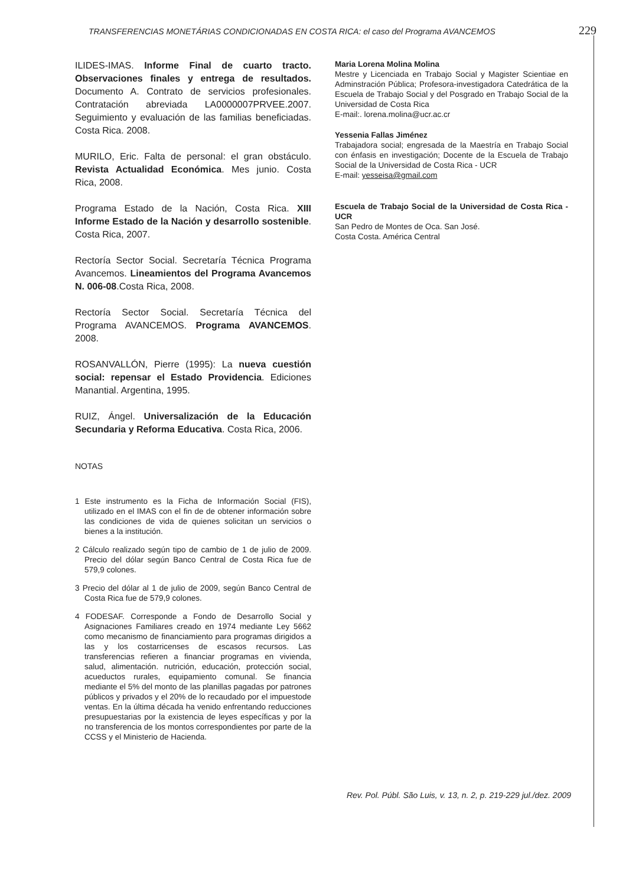TRANSFERENCIAS MONETÁRIAS CONDICIONADAS EN COSTA RICA: el caso del Programa AVANCEMOS 229
ILIDES-IMAS. Informe Final de cuarto tracto. Observaciones finales y entrega de resultados. Documento A. Contrato de servicios profesionales. Contratación abreviada LA0000007PRVEE.2007. Seguimiento y evaluación de las familias beneficiadas. Costa Rica. 2008.
MURILO, Eric. Falta de personal: el gran obstáculo. Revista Actualidad Económica. Mes junio. Costa Rica, 2008.
Programa Estado de la Nación, Costa Rica. XIII Informe Estado de la Nación y desarrollo sostenible. Costa Rica, 2007.
Rectoría Sector Social. Secretaría Técnica Programa Avancemos. Lineamientos del Programa Avancemos N. 006-08.Costa Rica, 2008.
Rectoría Sector Social. Secretaría Técnica del Programa AVANCEMOS. Programa AVANCEMOS. 2008.
ROSANVALLÓN, Pierre (1995): La nueva cuestión social: repensar el Estado Providencia. Ediciones Manantial. Argentina, 1995.
RUIZ, Ángel. Universalización de la Educación Secundaria y Reforma Educativa. Costa Rica, 2006.
NOTAS
1 Este instrumento es la Ficha de Información Social (FIS), utilizado en el IMAS con el fin de de obtener información sobre las condiciones de vida de quienes solicitan un servicios o bienes a la institución.
2 Cálculo realizado según tipo de cambio de 1 de julio de 2009. Precio del dólar según Banco Central de Costa Rica fue de 579,9 colones.
3 Precio del dólar al 1 de julio de 2009, según Banco Central de Costa Rica fue de 579,9 colones.
4 FODESAF. Corresponde a Fondo de Desarrollo Social y Asignaciones Familiares creado en 1974 mediante Ley 5662 como mecanismo de financiamiento para programas dirigidos a las y los costarricenses de escasos recursos. Las transferencias refieren a financiar programas en vivienda, salud, alimentación. nutrición, educación, protección social, acueductos rurales, equipamiento comunal. Se financia mediante el 5% del monto de las planillas pagadas por patrones públicos y privados y el 20% de lo recaudado por el impuestode ventas. En la última década ha venido enfrentando reducciones presupuestarias por la existencia de leyes específicas y por la no transferencia de los montos correspondientes por parte de la CCSS y el Ministerio de Hacienda.
Maria Lorena Molina Molina
Mestre y Licenciada en Trabajo Social y Magister Scientiae en Adminstración Pública; Profesora-investigadora Catedrática de la Escuela de Trabajo Social y del Posgrado en Trabajo Social de la Universidad de Costa Rica
E-mail:. lorena.molina@ucr.ac.cr
Yessenia Fallas Jiménez
Trabajadora social; engresada de la Maestría en Trabajo Social con énfasis en investigación; Docente de la Escuela de Trabajo Social de la Universidad de Costa Rica - UCR
E-mail: yesseisa@gmail.com
Escuela de Trabajo Social de la Universidad de Costa Rica - UCR
San Pedro de Montes de Oca. San José.
Costa Costa. América Central
Rev. Pol. Públ. São Luis, v. 13, n. 2, p. 219-229 jul./dez. 2009